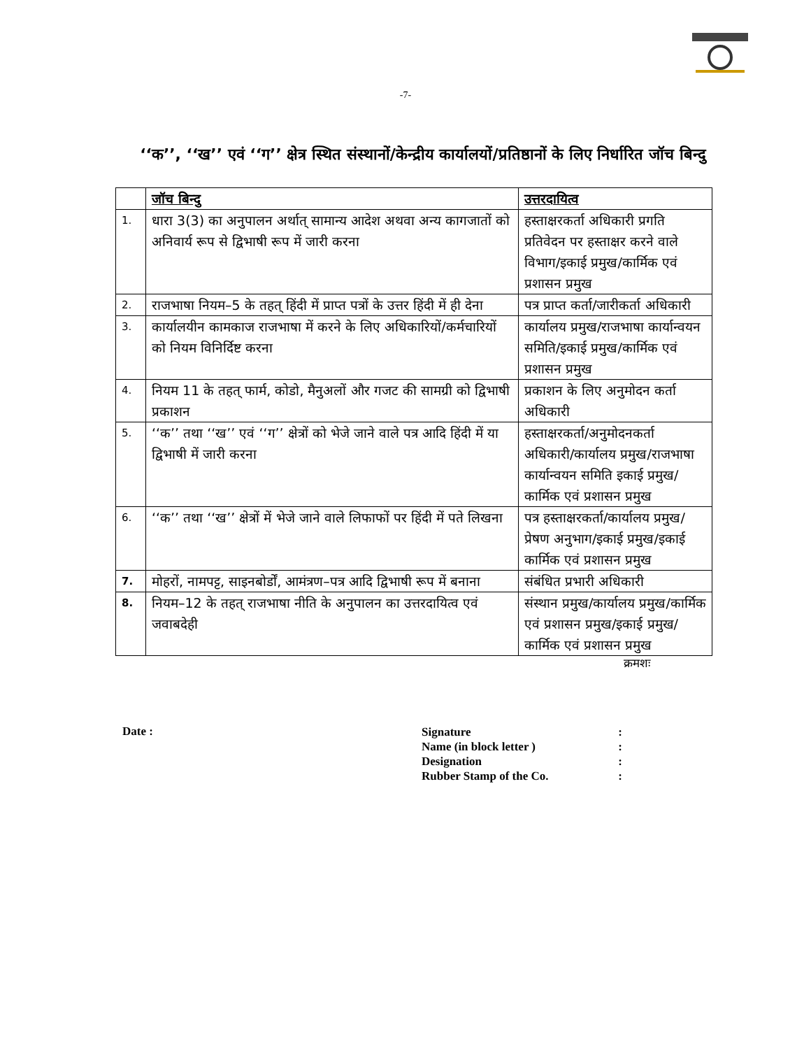-7-
‘‘क’’, ‘‘ख’’ एवं ‘‘ग’’ क्षेत्र स्थित संस्थानों/केन्द्रीय कार्यालयों/प्रतिष्ठानों के लिए निर्धारित जॉच बिन्दु
| | जॉच बिन्दु | उत्तरदायित्व |
| --- | --- | --- |
| 1. | धारा 3(3) का अनुपालन अर्थात् सामान्य आदेश अथवा अन्य कागजातों को अनिवार्य रूप से द्विभाषी रूप में जारी करना | हस्ताक्षरकर्ता अधिकारी प्रगति प्रतिवेदन पर हस्ताक्षर करने वाले विभाग/इकाई प्रमुख/कार्मिक एवं प्रशासन प्रमुख |
| 2. | राजभाषा नियम–5 के तहत् हिंदी में प्राप्त पत्रों के उत्तर हिंदी में ही देना | पत्र प्राप्त कर्ता/जारीकर्ता अधिकारी |
| 3. | कार्यालयीन कामकाज राजभाषा में करने के लिए अधिकारियों/कर्मचारियों को नियम विनिर्दिष्ट करना | कार्यालय प्रमुख/राजभाषा कार्यान्वयन समिति/इकाई प्रमुख/कार्मिक एवं प्रशासन प्रमुख |
| 4. | नियम 11 के तहत् फार्म, कोडो, मैनुअलों और गजट की सामग्री को द्विभाषी प्रकाशन | प्रकाशन के लिए अनुमोदन कर्ता अधिकारी |
| 5. | ‘‘क’’ तथा ‘‘ख’’ एवं ‘‘ग’’ क्षेत्रों को भेजे जाने वाले पत्र आदि हिंदी में या द्विभाषी में जारी करना | हस्ताक्षरकर्ता/अनुमोदनकर्ता अधिकारी/कार्यालय प्रमुख/राजभाषा कार्यान्वयन समिति इकाई प्रमुख/कार्मिक एवं प्रशासन प्रमुख |
| 6. | ‘‘क’’ तथा ‘‘ख’’ क्षेत्रों में भेजे जाने वाले लिफाफों पर हिंदी में पते लिखना | पत्र हस्ताक्षरकर्ता/कार्यालय प्रमुख/प्रेषण अनुभाग/इकाई प्रमुख/इकाई कार्मिक एवं प्रशासन प्रमुख |
| 7. | मोहरों, नामपट्ट, साइनबोर्डों, आमंत्रण–पत्र आदि द्विभाषी रूप में बनाना | संबंधित प्रभारी अधिकारी |
| 8. | नियम–12 के तहत् राजभाषा नीति के अनुपालन का उत्तरदायित्व एवं जवाबदेही | संस्थान प्रमुख/कार्यालय प्रमुख/कार्मिक एवं प्रशासन प्रमुख/इकाई प्रमुख/कार्मिक एवं प्रशासन प्रमुख |
क्रमशः
Date :
| Signature | : |
| Name (in block letter ) | : |
| Designation | : |
| Rubber Stamp of the Co. | : |